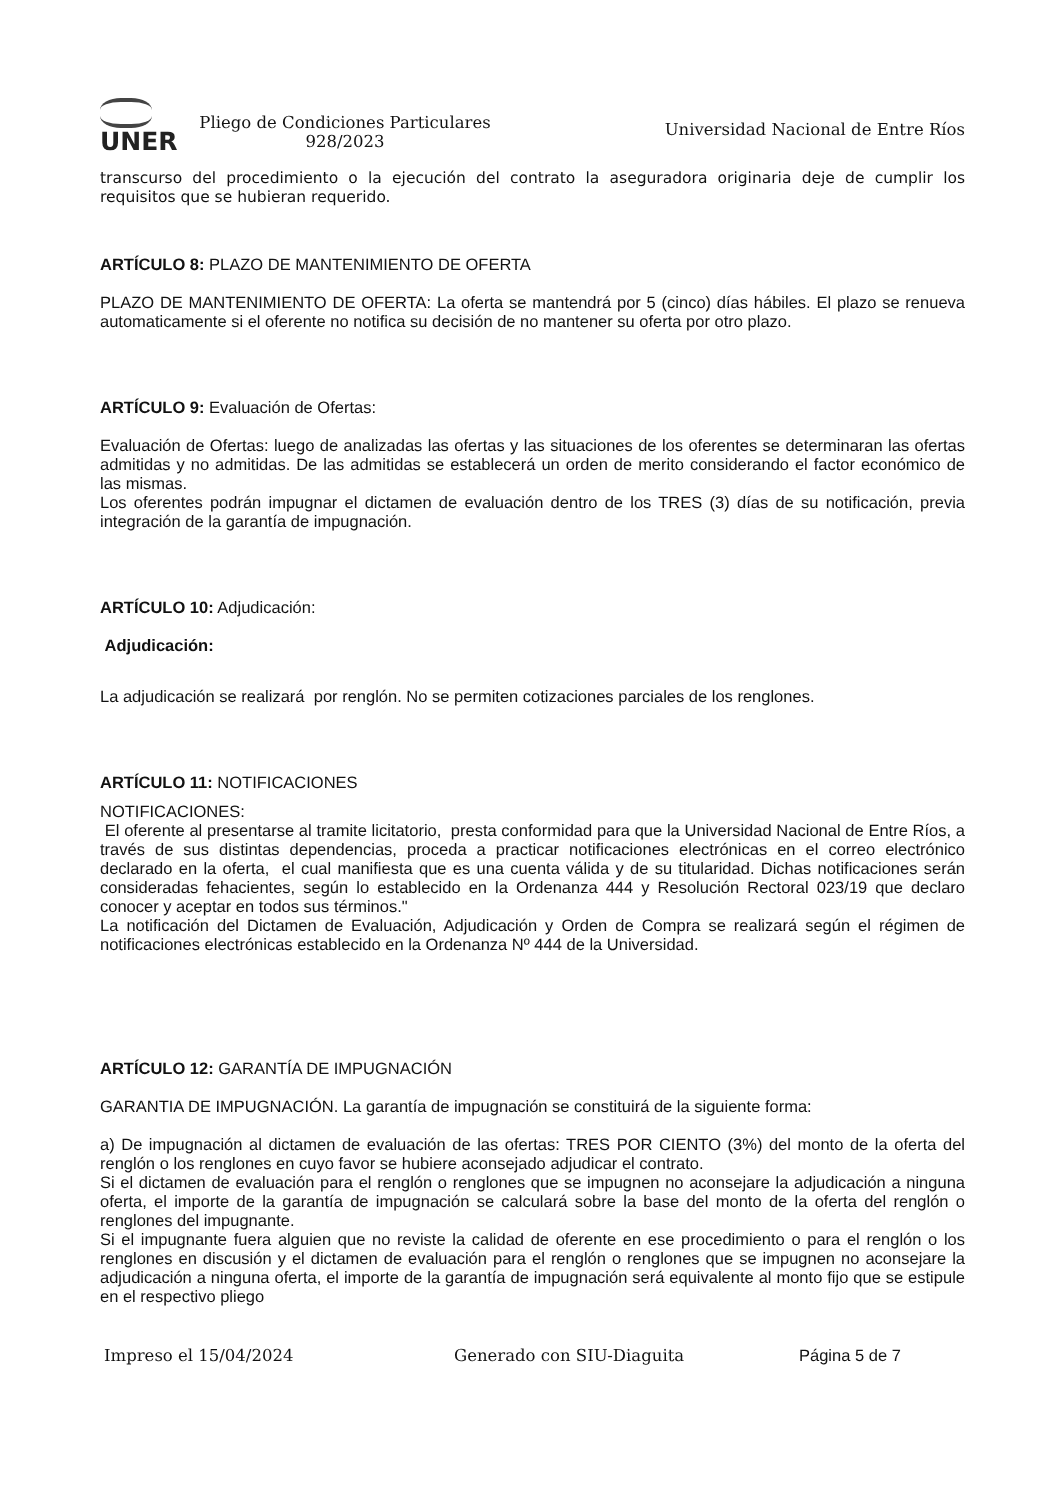UNER
Pliego de Condiciones Particulares
928/2023
Universidad Nacional de Entre Ríos
transcurso del procedimiento o la ejecución del contrato la aseguradora originaria deje de cumplir los requisitos que se hubieran requerido.
ARTÍCULO 8: PLAZO DE MANTENIMIENTO DE OFERTA
PLAZO DE MANTENIMIENTO DE OFERTA: La oferta se mantendrá por 5 (cinco) días hábiles. El plazo se renueva automaticamente si el oferente no notifica su decisión de no mantener su oferta por otro plazo.
ARTÍCULO 9: Evaluación de Ofertas:
Evaluación de Ofertas: luego de analizadas las ofertas y las situaciones de los oferentes se determinaran las ofertas admitidas y no admitidas. De las admitidas se establecerá un orden de merito considerando el factor económico de las mismas.
Los oferentes podrán impugnar el dictamen de evaluación dentro de los TRES (3) días de su notificación, previa integración de la garantía de impugnación.
ARTÍCULO 10: Adjudicación:
Adjudicación:
La adjudicación se realizará por renglón. No se permiten cotizaciones parciales de los renglones.
ARTÍCULO 11: NOTIFICACIONES
NOTIFICACIONES:
El oferente al presentarse al tramite licitatorio, presta conformidad para que la Universidad Nacional de Entre Ríos, a través de sus distintas dependencias, proceda a practicar notificaciones electrónicas en el correo electrónico declarado en la oferta, el cual manifiesta que es una cuenta válida y de su titularidad. Dichas notificaciones serán consideradas fehacientes, según lo establecido en la Ordenanza 444 y Resolución Rectoral 023/19 que declaro conocer y aceptar en todos sus términos."
La notificación del Dictamen de Evaluación, Adjudicación y Orden de Compra se realizará según el régimen de notificaciones electrónicas establecido en la Ordenanza Nº 444 de la Universidad.
ARTÍCULO 12: GARANTÍA DE IMPUGNACIÓN
GARANTIA DE IMPUGNACIÓN. La garantía de impugnación se constituirá de la siguiente forma:
a) De impugnación al dictamen de evaluación de las ofertas: TRES POR CIENTO (3%) del monto de la oferta del renglón o los renglones en cuyo favor se hubiere aconsejado adjudicar el contrato.
Si el dictamen de evaluación para el renglón o renglones que se impugnen no aconsejare la adjudicación a ninguna oferta, el importe de la garantía de impugnación se calculará sobre la base del monto de la oferta del renglón o renglones del impugnante.
Si el impugnante fuera alguien que no reviste la calidad de oferente en ese procedimiento o para el renglón o los renglones en discusión y el dictamen de evaluación para el renglón o renglones que se impugnen no aconsejare la adjudicación a ninguna oferta, el importe de la garantía de impugnación será equivalente al monto fijo que se estipule en el respectivo pliego
Impreso el 15/04/2024 Generado con SIU-Diaguita Página 5 de 7